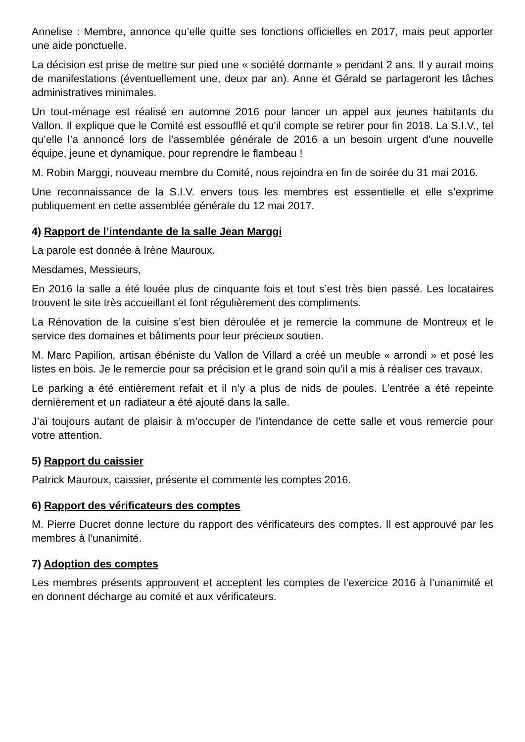Annelise : Membre, annonce qu’elle quitte ses fonctions officielles en 2017, mais peut apporter une aide ponctuelle.
La décision est prise de mettre sur pied une « société dormante » pendant 2 ans. Il y aurait moins de manifestations (éventuellement une, deux par an). Anne et Gérald se partageront les tâches administratives minimales.
Un tout-ménage est réalisé en automne 2016 pour lancer un appel aux jeunes habitants du Vallon. Il explique que le Comité est essoufflé et qu’il compte se retirer pour fin 2018. La S.I.V., tel qu’elle l’a annoncé lors de l’assemblée générale de 2016 a un besoin urgent d’une nouvelle équipe, jeune et dynamique, pour reprendre le flambeau !
M. Robin Marggi, nouveau membre du Comité, nous rejoindra en fin de soirée du 31 mai 2016.
Une reconnaissance de la S.I.V. envers tous les membres est essentielle et elle s’exprime publiquement en cette assemblée générale du 12 mai 2017.
4) Rapport de l’intendante de la salle Jean Marggi
La parole est donnée à Irène Mauroux.
Mesdames, Messieurs,
En 2016 la salle a été louée plus de cinquante fois et tout s’est très bien passé. Les locataires trouvent le site très accueillant et font régulièrement des compliments.
La Rénovation de la cuisine s’est bien déroulée et je remercie la commune de Montreux et le service des domaines et bâtiments pour leur précieux soutien.
M. Marc Papilion, artisan ébéniste du Vallon de Villard a créé un meuble « arrondi » et posé les listes en bois. Je le remercie pour sa précision et le grand soin qu’il a mis à réaliser ces travaux.
Le parking a été entièrement refait et il n’y a plus de nids de poules. L’entrée a été repeinte dernièrement et un radiateur a été ajouté dans la salle.
J’ai toujours autant de plaisir à m’occuper de l’intendance de cette salle et vous remercie pour votre attention.
5) Rapport du caissier
Patrick Mauroux, caissier, présente et commente les comptes 2016.
6) Rapport des vérificateurs des comptes
M. Pierre Ducret donne lecture du rapport des vérificateurs des comptes. Il est approuvé par les membres à l’unanimité.
7) Adoption des comptes
Les membres présents approuvent et acceptent les comptes de l’exercice 2016 à l’unanimité et en donnent décharge au comité et aux vérificateurs.